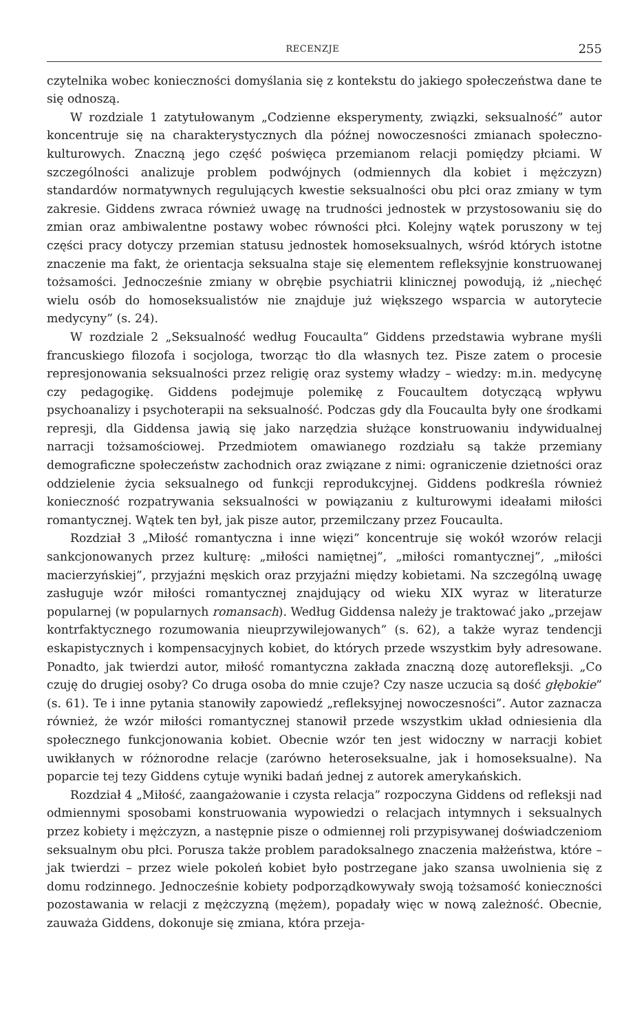RECENZJE 255
czytelnika wobec konieczności domyślania się z kontekstu do jakiego społeczeństwa dane te się odnoszą.
W rozdziale 1 zatytułowanym „Codzienne eksperymenty, związki, seksualność” autor koncentruje się na charakterystycznych dla późnej nowoczesności zmianach społeczno-kulturowych. Znaczną jego część poświęca przemianom relacji pomiędzy płciami. W szczególności analizuje problem podwójnych (odmiennych dla kobiet i mężczyzn) standardów normatywnych regulujących kwestie seksualności obu płci oraz zmiany w tym zakresie. Giddens zwraca również uwagę na trudności jednostek w przystosowaniu się do zmian oraz ambiwalentne postawy wobec równości płci. Kolejny wątek poruszony w tej części pracy dotyczy przemian statusu jednostek homoseksualnych, wśród których istotne znaczenie ma fakt, że orientacja seksualna staje się elementem refleksyjnie konstruowanej tożsamości. Jednocześnie zmiany w obrębie psychiatrii klinicznej powodują, iż „niechęć wielu osób do homoseksualistów nie znajduje już większego wsparcia w autorytecie medycyny” (s. 24).
W rozdziale 2 „Seksualność według Foucaulta” Giddens przedstawia wybrane myśli francuskiego filozofa i socjologa, tworząc tło dla własnych tez. Pisze zatem o procesie represjonowania seksualności przez religię oraz systemy władzy – wiedzy: m.in. medycynę czy pedagogikę. Giddens podejmuje polemikę z Foucaultem dotyczącą wpływu psychoanalizy i psychoterapii na seksualność. Podczas gdy dla Foucaulta były one środkami represji, dla Giddensa jawią się jako narzędzia służące konstruowaniu indywidualnej narracji tożsamościowej. Przedmiotem omawianego rozdziału są także przemiany demograficzne społeczeństw zachodnich oraz związane z nimi: ograniczenie dzietności oraz oddzielenie życia seksualnego od funkcji reprodukcyjnej. Giddens podkreśla również konieczność rozpatrywania seksualności w powiązaniu z kulturowymi ideałami miłości romantycznej. Wątek ten był, jak pisze autor, przemilczany przez Foucaulta.
Rozdział 3 „Miłość romantyczna i inne więzi” koncentruje się wokół wzorów relacji sankcjonowanych przez kulturę: „miłości namiętnej”, „miłości romantycznej”, „miłości macierzyńskiej”, przyjaźni męskich oraz przyjaźni między kobietami. Na szczególną uwagę zasługuje wzór miłości romantycznej znajdujący od wieku XIX wyraz w literaturze popularnej (w popularnych romansach). Według Giddensa należy je traktować jako „przejaw kontrfaktycznego rozumowania nieuprzywilejowanych” (s. 62), a także wyraz tendencji eskapistycznych i kompensacyjnych kobiet, do których przede wszystkim były adresowane. Ponadto, jak twierdzi autor, miłość romantyczna zakłada znaczną dozę autorefleksji. „Co czuję do drugiej osoby? Co druga osoba do mnie czuje? Czy nasze uczucia są dość głębokie” (s. 61). Te i inne pytania stanowiły zapowiedź „refleksyjnej nowoczesności”. Autor zaznacza również, że wzór miłości romantycznej stanowił przede wszystkim układ odniesienia dla społecznego funkcjonowania kobiet. Obecnie wzór ten jest widoczny w narracji kobiet uwikłanych w różnorodne relacje (zarówno heteroseksualne, jak i homoseksualne). Na poparcie tej tezy Giddens cytuje wyniki badań jednej z autorek amerykańskich.
Rozdział 4 „Miłość, zaangażowanie i czysta relacja” rozpoczyna Giddens od refleksji nad odmiennymi sposobami konstruowania wypowiedzi o relacjach intymnych i seksualnych przez kobiety i mężczyzn, a następnie pisze o odmiennej roli przypisywanej doświadczeniom seksualnym obu płci. Porusza także problem paradoksalnego znaczenia małżeństwa, które – jak twierdzi – przez wiele pokoleń kobiet było postrzegane jako szansa uwolnienia się z domu rodzinnego. Jednocześnie kobiety podporządkowywały swoją tożsamość konieczności pozostawania w relacji z mężczyzną (mężem), popadały więc w nową zależność. Obecnie, zauważa Giddens, dokonuje się zmiana, która przeja-